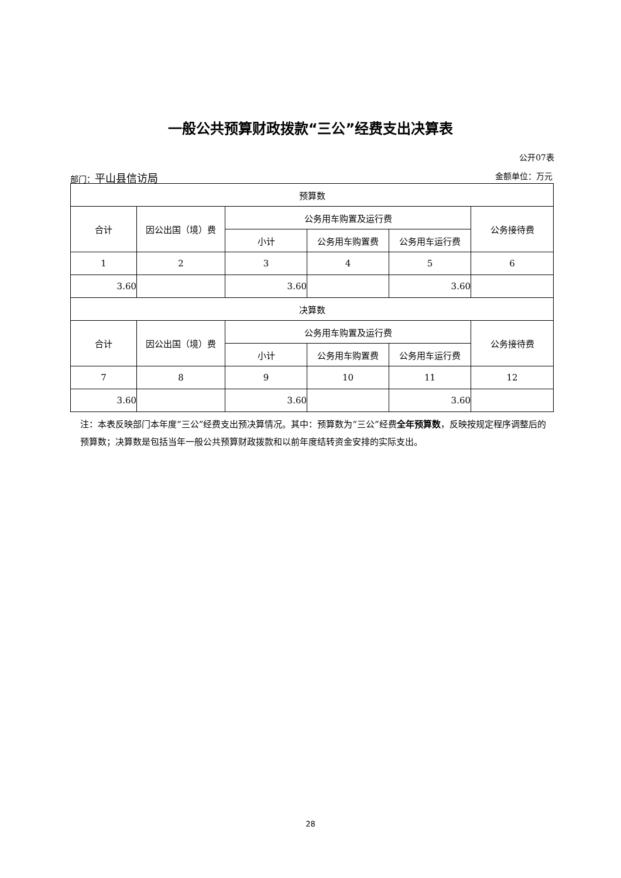一般公共预算财政拨款“三公”经费支出决算表
公开07表
部门：平山县信访局 金额单位：万元
| 预算数 | | | | | |
| --- | --- | --- | --- | --- | --- |
| 合计 | 因公出国（境）费 | 公务用车购置及运行费 | | | 公务接待费 |
| | | 小计 | 公务用车购置费 | 公务用车运行费 | |
| 1 | 2 | 3 | 4 | 5 | 6 |
| 3.60 | | 3.60 | | 3.60 | |
| 决算数 | | | | | |
| 合计 | 因公出国（境）费 | 公务用车购置及运行费 | | | 公务接待费 |
| | | 小计 | 公务用车购置费 | 公务用车运行费 | |
| 7 | 8 | 9 | 10 | 11 | 12 |
| 3.60 | | 3.60 | | 3.60 | |
注：本表反映部门本年度“三公”经费支出预决算情况。其中：预算数为“三公”经费全年预算数，反映按规定程序调整后的预算数；决算数是包括当年一般公共预算财政拨款和以前年度结转资金安排的实际支出。
28